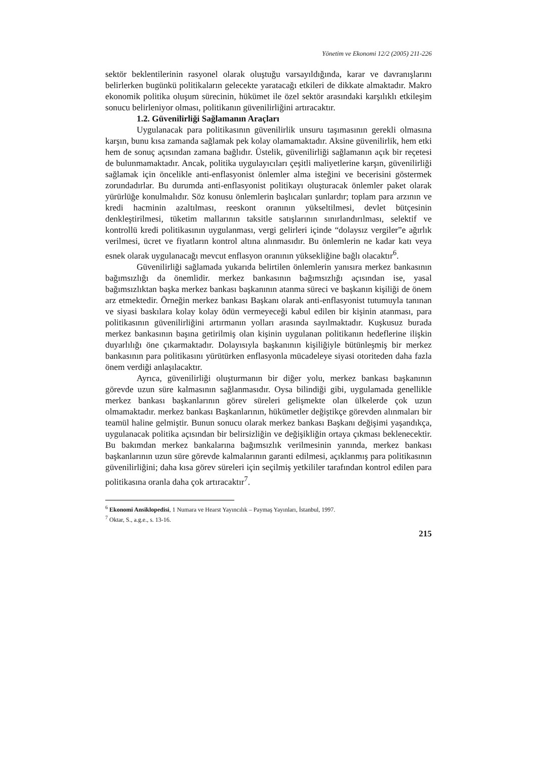Yönetim ve Ekonomi 12/2 (2005) 211-226
sektör beklentilerinin rasyonel olarak oluştuğu varsayıldığında, karar ve davranışlarını belirlerken bugünkü politikaların gelecekte yaratacağı etkileri de dikkate almaktadır. Makro ekonomik politika oluşum sürecinin, hükümet ile özel sektör arasındaki karşılıklı etkileşim sonucu belirleniyor olması, politikanın güvenilirliğini artıracaktır.
1.2. Güvenilirliği Sağlamanın Araçları
Uygulanacak para politikasının güvenilirlik unsuru taşımasının gerekli olmasına karşın, bunu kısa zamanda sağlamak pek kolay olamamaktadır. Aksine güvenilirlik, hem etki hem de sonuç açısından zamana bağlıdır. Üstelik, güvenilirliği sağlamanın açık bir reçetesi de bulunmamaktadır. Ancak, politika uygulayıcıları çeşitli maliyetlerine karşın, güvenilirliği sağlamak için öncelikle anti-enflasyonist önlemler alma isteğini ve becerisini göstermek zorundadırlar. Bu durumda anti-enflasyonist politikayı oluşturacak önlemler paket olarak yürürlüğe konulmalıdır. Söz konusu önlemlerin başlıcaları şunlardır; toplam para arzının ve kredi hacminin azaltılması, reeskont oranının yükseltilmesi, devlet bütçesinin denkleştirilmesi, tüketim mallarının taksitle satışlarının sınırlandırılması, selektif ve kontrollü kredi politikasının uygulanması, vergi gelirleri içinde “dolaysız vergiler”e ağırlık verilmesi, ücret ve fiyatların kontrol altına alınmasıdır. Bu önlemlerin ne kadar katı veya esnek olarak uygulanacağı mevcut enflasyon oranının yüksekliğine bağlı olacaktır<sup>6</sup>.
Güvenilirliği sağlamada yukarıda belirtilen önlemlerin yanısıra merkez bankasının bağımsızlığı da önemlidir. merkez bankasının bağımsızlığı açısından ise, yasal bağımsızlıktan başka merkez bankası başkanının atanma süreci ve başkanın kişiliği de önem arz etmektedir. Örneğin merkez bankası Başkanı olarak anti-enflasyonist tutumuyla tanınan ve siyasi baskılara kolay kolay ödün vermeyeceği kabul edilen bir kişinin atanması, para politikasının güvenilirliğini artırmanın yolları arasında sayılmaktadır. Kuşkusuz burada merkez bankasının başına getirilmiş olan kişinin uygulanan politikanın hedeflerine ilişkin duyarlılığı öne çıkarmaktadır. Dolayısıyla başkanının kişiliğiyle bütünleşmiş bir merkez bankasının para politikasını yürütürken enflasyonla mücadeleye siyasi otoriteden daha fazla önem verdiği anlaşılacaktır.
Ayrıca, güvenilirliği oluşturmanın bir diğer yolu, merkez bankası başkanının görevde uzun süre kalmasının sağlanmasıdır. Oysa bilindiği gibi, uygulamada genellikle merkez bankası başkanlarının görev süreleri gelişmekte olan ülkelerde çok uzun olmamaktadır. merkez bankası Başkanlarının, hükümetler değiştikçe görevden alınmaları bir teamül haline gelmiştir. Bunun sonucu olarak merkez bankası Başkanı değişimi yaşandıkça, uygulanacak politika açısından bir belirsizliğin ve değişikliğin ortaya çıkması beklenecektir. Bu bakımdan merkez bankalarına bağımsızlık verilmesinin yanında, merkez bankası başkanlarının uzun süre görevde kalmalarının garanti edilmesi, açıklanmış para politikasının güvenilirliğini; daha kısa görev süreleri için seçilmiş yetkililer tarafından kontrol edilen para politikasına oranla daha çok artıracaktır<sup>7</sup>.
<sup>6</sup> Ekonomi Ansiklopedisi, 1 Numara ve Hearst Yayıncılık – Paymaş Yayınları, İstanbul, 1997.
<sup>7</sup> Oktar, S., a.g.e., s. 13-16.
215